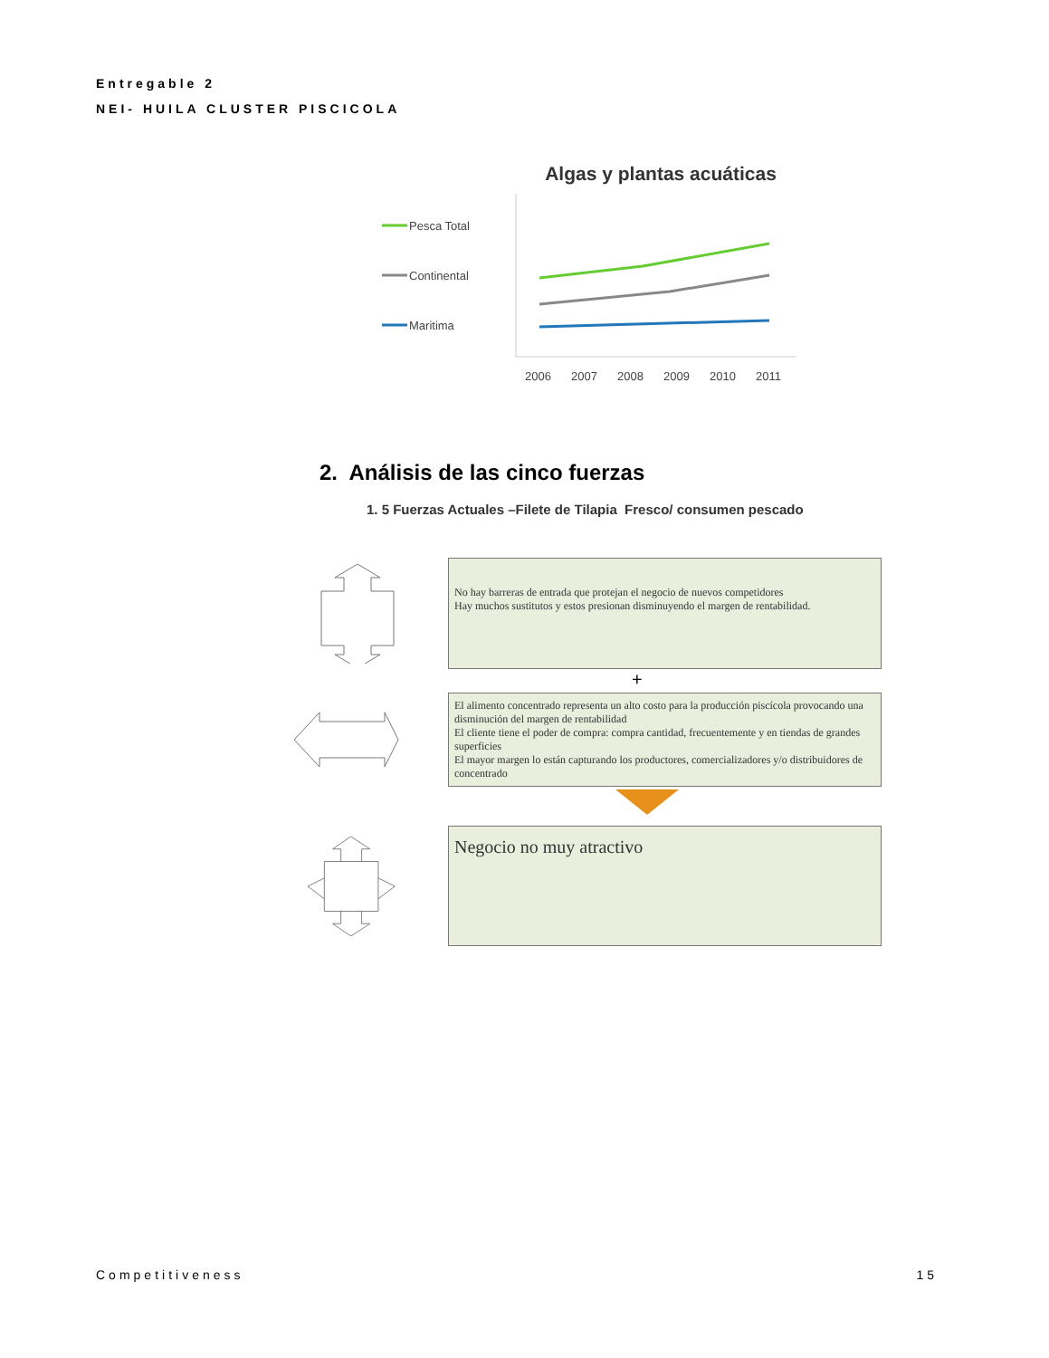Entregable 2
NEI- HUILA CLUSTER PISCICOLA
Algas y plantas acuáticas
Pesca Total
Continental
Maritima
2006
2007
2008
2009
2010
2011
2. Análisis de las cinco fuerzas
1. 5 Fuerzas Actuales –Filete de Tilapia Fresco/ consumen pescado
No hay barreras de entrada que protejan el negocio de nuevos competidores
Hay muchos sustitutos y estos presionan disminuyendo el margen de rentabilidad.
+
El alimento concentrado representa un alto costo para la producción piscícola provocando una disminución del margen de rentabilidad
El cliente tiene el poder de compra: compra cantidad, frecuentemente y en tiendas de grandes superficies
El mayor margen lo están capturando los productores, comercializadores y/o distribuidores de concentrado
Negocio no muy atractivo
Competitiveness 15